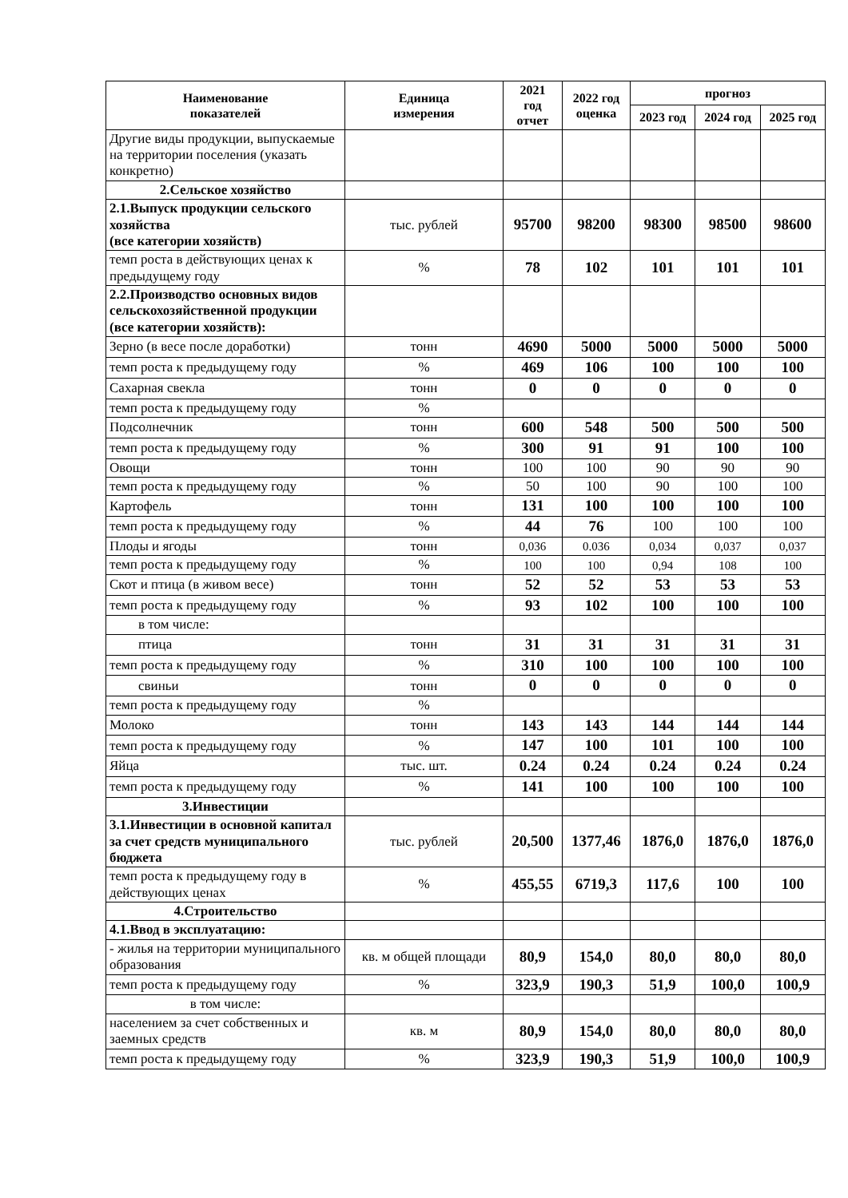| Наименование показателей | Единица измерения | 2021 год отчет | 2022 год оценка | прогноз | | |
| --- | --- | --- | --- | --- | --- | --- |
| | | | | 2023 год | 2024 год | 2025 год |
| Другие виды продукции, выпускаемые на территории поселения (указать конкретно) | | | | | | |
| 2.Сельское хозяйство | | | | | | |
| 2.1.Выпуск продукции сельского хозяйства (все категории хозяйств) | тыс. рублей | 95700 | 98200 | 98300 | 98500 | 98600 |
| темп роста в действующих ценах к предыдущему году | % | 78 | 102 | 101 | 101 | 101 |
| 2.2.Производство основных видов сельскохозяйственной продукции (все категории хозяйств): | | | | | | |
| Зерно (в весе после доработки) | тонн | 4690 | 5000 | 5000 | 5000 | 5000 |
| темп роста к предыдущему году | % | 469 | 106 | 100 | 100 | 100 |
| Сахарная свекла | тонн | 0 | 0 | 0 | 0 | 0 |
| темп роста к предыдущему году | % | | | | | |
| Подсолнечник | тонн | 600 | 548 | 500 | 500 | 500 |
| темп роста к предыдущему году | % | 300 | 91 | 91 | 100 | 100 |
| Овощи | тонн | 100 | 100 | 90 | 90 | 90 |
| темп роста к предыдущему году | % | 50 | 100 | 90 | 100 | 100 |
| Картофель | тонн | 131 | 100 | 100 | 100 | 100 |
| темп роста к предыдущему году | % | 44 | 76 | 100 | 100 | 100 |
| Плоды и ягоды | тонн | 0,036 | 0.036 | 0,034 | 0,037 | 0,037 |
| темп роста к предыдущему году | % | 100 | 100 | 0,94 | 108 | 100 |
| Скот и птица (в живом весе) | тонн | 52 | 52 | 53 | 53 | 53 |
| темп роста к предыдущему году | % | 93 | 102 | 100 | 100 | 100 |
| в том числе: | | | | | | |
| птица | тонн | 31 | 31 | 31 | 31 | 31 |
| темп роста к предыдущему году | % | 310 | 100 | 100 | 100 | 100 |
| свиньи | тонн | 0 | 0 | 0 | 0 | 0 |
| темп роста к предыдущему году | % | | | | | |
| Молоко | тонн | 143 | 143 | 144 | 144 | 144 |
| темп роста к предыдущему году | % | 147 | 100 | 101 | 100 | 100 |
| Яйца | тыс. шт. | 0.24 | 0.24 | 0.24 | 0.24 | 0.24 |
| темп роста к предыдущему году | % | 141 | 100 | 100 | 100 | 100 |
| 3.Инвестиции | | | | | | |
| 3.1.Инвестиции в основной капитал за счет средств муниципального бюджета | тыс. рублей | 20,500 | 1377,46 | 1876,0 | 1876,0 | 1876,0 |
| темп роста к предыдущему году в действующих ценах | % | 455,55 | 6719,3 | 117,6 | 100 | 100 |
| 4.Строительство | | | | | | |
| 4.1.Ввод в эксплуатацию: | | | | | | |
| - жилья на территории муниципального образования | кв. м общей площади | 80,9 | 154,0 | 80,0 | 80,0 | 80,0 |
| темп роста к предыдущему году | % | 323,9 | 190,3 | 51,9 | 100,0 | 100,9 |
| в том числе: | | | | | | |
| населением за счет собственных и заемных средств | кв. м | 80,9 | 154,0 | 80,0 | 80,0 | 80,0 |
| темп роста к предыдущему году | % | 323,9 | 190,3 | 51,9 | 100,0 | 100,9 |